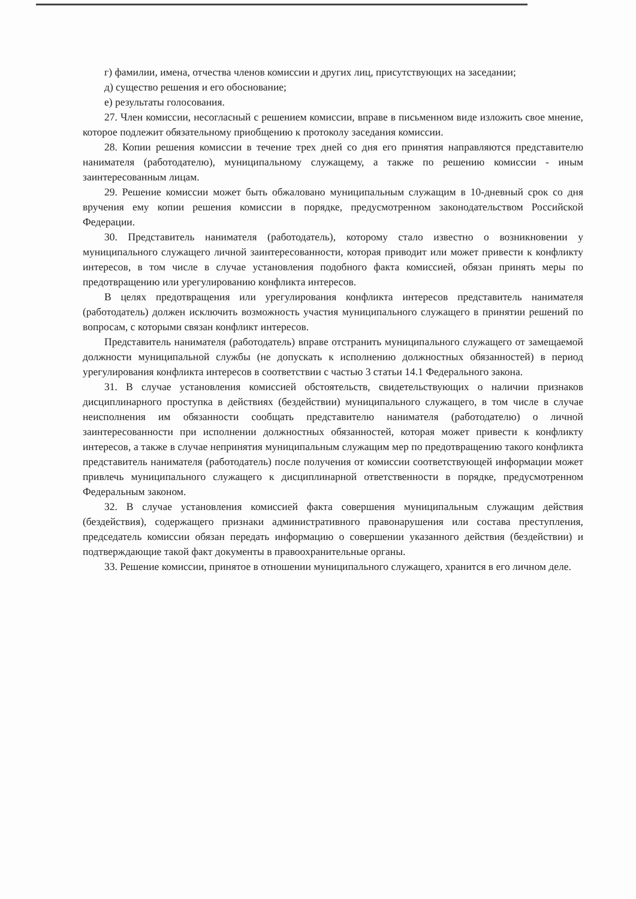г) фамилии, имена, отчества членов комиссии и других лиц, присутствующих на заседании;
д) существо решения и его обоснование;
е) результаты голосования.
27. Член комиссии, несогласный с решением комиссии, вправе в письменном виде изложить свое мнение, которое подлежит обязательному приобщению к протоколу заседания комиссии.
28. Копии решения комиссии в течение трех дней со дня его принятия направляются представителю нанимателя (работодателю), муниципальному служащему, а также по решению комиссии - иным заинтересованным лицам.
29. Решение комиссии может быть обжаловано муниципальным служащим в 10-дневный срок со дня вручения ему копии решения комиссии в порядке, предусмотренном законодательством Российской Федерации.
30. Представитель нанимателя (работодатель), которому стало известно о возникновении у муниципального служащего личной заинтересованности, которая приводит или может привести к конфликту интересов, в том числе в случае установления подобного факта комиссией, обязан принять меры по предотвращению или урегулированию конфликта интересов.
В целях предотвращения или урегулирования конфликта интересов представитель нанимателя (работодатель) должен исключить возможность участия муниципального служащего в принятии решений по вопросам, с которыми связан конфликт интересов.
Представитель нанимателя (работодатель) вправе отстранить муниципального служащего от замещаемой должности муниципальной службы (не допускать к исполнению должностных обязанностей) в период урегулирования конфликта интересов в соответствии с частью 3 статьи 14.1 Федерального закона.
31. В случае установления комиссией обстоятельств, свидетельствующих о наличии признаков дисциплинарного проступка в действиях (бездействии) муниципального служащего, в том числе в случае неисполнения им обязанности сообщать представителю нанимателя (работодателю) о личной заинтересованности при исполнении должностных обязанностей, которая может привести к конфликту интересов, а также в случае непринятия муниципальным служащим мер по предотвращению такого конфликта представитель нанимателя (работодатель) после получения от комиссии соответствующей информации может привлечь муниципального служащего к дисциплинарной ответственности в порядке, предусмотренном Федеральным законом.
32. В случае установления комиссией факта совершения муниципальным служащим действия (бездействия), содержащего признаки административного правонарушения или состава преступления, председатель комиссии обязан передать информацию о совершении указанного действия (бездействии) и подтверждающие такой факт документы в правоохранительные органы.
33. Решение комиссии, принятое в отношении муниципального служащего, хранится в его личном деле.